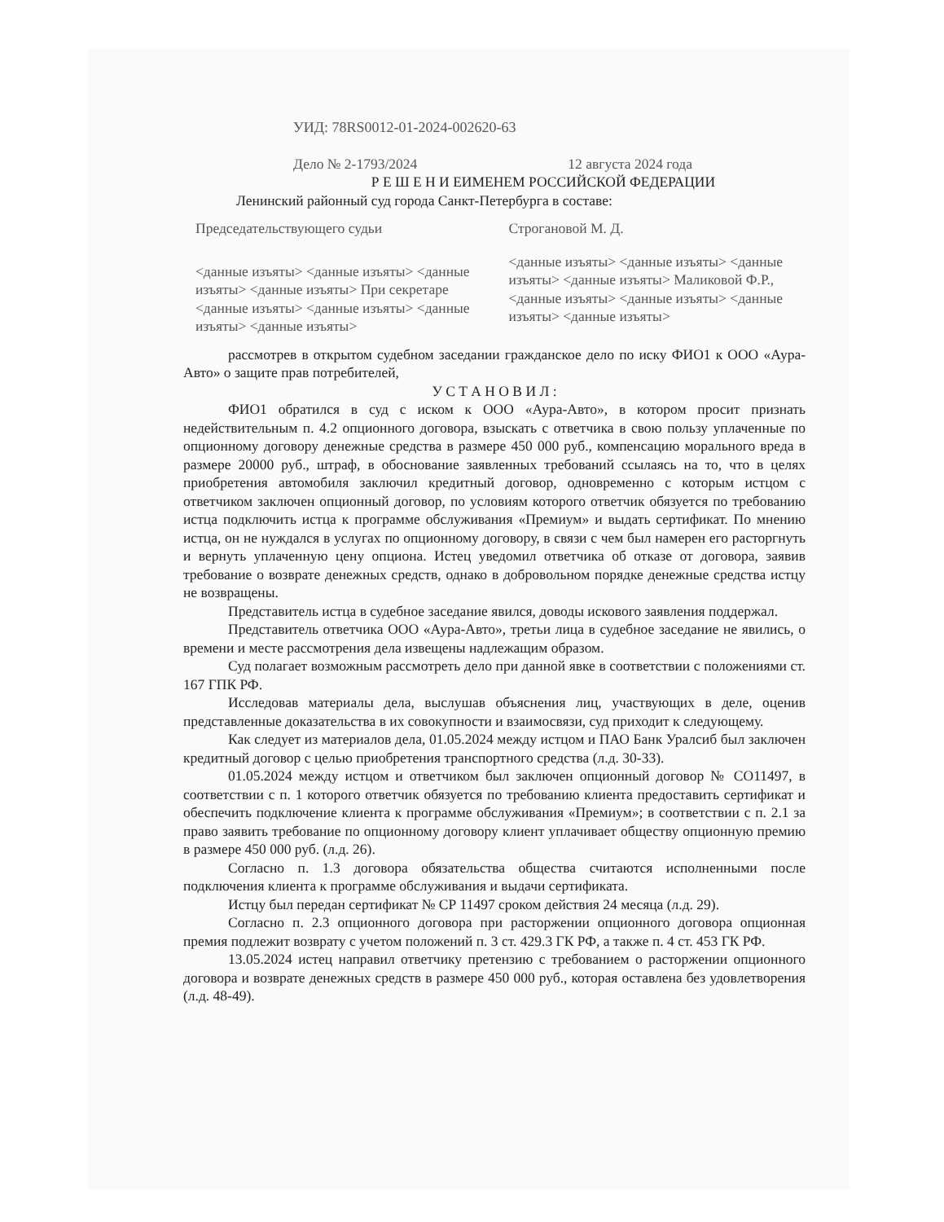УИД: 78RS0012-01-2024-002620-63
Дело № 2-1793/2024 12 августа 2024 года
Р Е Ш Е Н И ЕИМЕНЕМ РОССИЙСКОЙ ФЕДЕРАЦИИ
Ленинский районный суд города Санкт-Петербурга в составе:
Председательствующего судьи Строгановой М. Д.
<данные изъяты> <данные изъяты> <данные изъяты> <данные изъяты> При секретаре <данные изъяты> <данные изъяты> <данные изъяты> <данные изъяты>
<данные изъяты> <данные изъяты> <данные изъяты> <данные изъяты> Маликовой Ф.Р., <данные изъяты> <данные изъяты> <данные изъяты> <данные изъяты>
рассмотрев в открытом судебном заседании гражданское дело по иску ФИО1 к ООО «Аура-Авто» о защите прав потребителей,
У С Т А Н О В И Л :
ФИО1 обратился в суд с иском к ООО «Аура-Авто», в котором просит признать недействительным п. 4.2 опционного договора, взыскать с ответчика в свою пользу уплаченные по опционному договору денежные средства в размере 450 000 руб., компенсацию морального вреда в размере 20000 руб., штраф, в обоснование заявленных требований ссылаясь на то, что в целях приобретения автомобиля заключил кредитный договор, одновременно с которым истцом с ответчиком заключен опционный договор, по условиям которого ответчик обязуется по требованию истца подключить истца к программе обслуживания «Премиум» и выдать сертификат. По мнению истца, он не нуждался в услугах по опционному договору, в связи с чем был намерен его расторгнуть и вернуть уплаченную цену опциона. Истец уведомил ответчика об отказе от договора, заявив требование о возврате денежных средств, однако в добровольном порядке денежные средства истцу не возвращены.
Представитель истца в судебное заседание явился, доводы искового заявления поддержал.
Представитель ответчика ООО «Аура-Авто», третьи лица в судебное заседание не явились, о времени и месте рассмотрения дела извещены надлежащим образом.
Суд полагает возможным рассмотреть дело при данной явке в соответствии с положениями ст. 167 ГПК РФ.
Исследовав материалы дела, выслушав объяснения лиц, участвующих в деле, оценив представленные доказательства в их совокупности и взаимосвязи, суд приходит к следующему.
Как следует из материалов дела, 01.05.2024 между истцом и ПАО Банк Уралсиб был заключен кредитный договор с целью приобретения транспортного средства (л.д. 30-33).
01.05.2024 между истцом и ответчиком был заключен опционный договор № СО11497, в соответствии с п. 1 которого ответчик обязуется по требованию клиента предоставить сертификат и обеспечить подключение клиента к программе обслуживания «Премиум»; в соответствии с п. 2.1 за право заявить требование по опционному договору клиент уплачивает обществу опционную премию в размере 450 000 руб. (л.д. 26).
Согласно п. 1.3 договора обязательства общества считаются исполненными после подключения клиента к программе обслуживания и выдачи сертификата.
Истцу был передан сертификат № СР 11497 сроком действия 24 месяца (л.д. 29).
Согласно п. 2.3 опционного договора при расторжении опционного договора опционная премия подлежит возврату с учетом положений п. 3 ст. 429.3 ГК РФ, а также п. 4 ст. 453 ГК РФ.
13.05.2024 истец направил ответчику претензию с требованием о расторжении опционного договора и возврате денежных средств в размере 450 000 руб., которая оставлена без удовлетворения (л.д. 48-49).